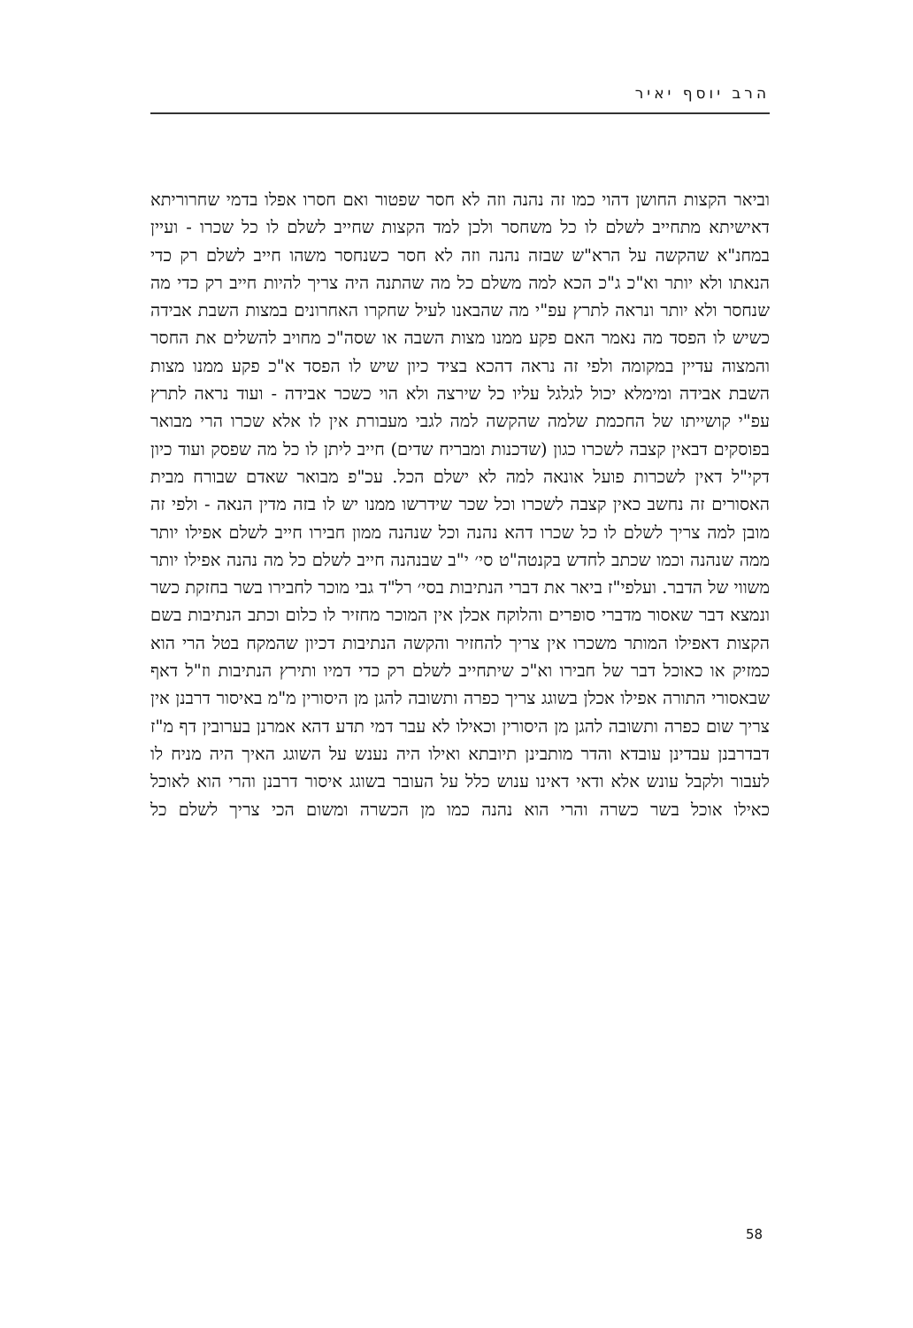הרב יוסף יאיר
וביאר הקצות החושן דהוי כמו זה נהנה וזה לא חסר שפטור ואם חסרו אפלו בדמי שחרוריתא דאישיתא מתחייב לשלם לו כל משחסר ולכן למד הקצות שחייב לשלם לו כל שכרו - ועיין במחנ"א שהקשה על הרא"ש שבזה נהנה וזה לא חסר כשנחסר משהו חייב לשלם רק כדי הנאתו ולא יותר וא"כ ג"כ הכא למה משלם כל מה שהתנה היה צריך להיות חייב רק כדי מה שנחסר ולא יותר ונראה לתרץ עפ"י מה שהבאנו לעיל שחקרו האחרונים במצות השבת אבידה כשיש לו הפסד מה נאמר האם פקע ממנו מצות השבה או שסה"כ מחויב להשלים את החסר והמצוה עדיין במקומה ולפי זה נראה דהכא בציד כיון שיש לו הפסד א"כ פקע ממנו מצות השבת אבידה ומימלא יכול לגלגל עליו כל שירצה ולא הוי כשכר אבידה - ועוד נראה לתרץ עפ"י קושייתו של החכמת שלמה שהקשה למה לגבי מעבורת אין לו אלא שכרו הרי מבואר בפוסקים דבאין קצבה לשכרו כגון (שדכנות ומבריח שדים) חייב ליתן לו כל מה שפסק ועוד כיון דקי"ל דאין לשכרות פועל אונאה למה לא ישלם הכל. עכ"פ מבואר שאדם שבורח מבית האסורים זה נחשב כאין קצבה לשכרו וכל שכר שידרשו ממנו יש לו בזה מדין הנאה - ולפי זה מובן למה צריך לשלם לו כל שכרו דהא נהנה וכל שנהנה ממון חבירו חייב לשלם אפילו יותר ממה שנהנה וכמו שכתב לחדש בקנטה"ט סי׳ י"ב שבנהנה חייב לשלם כל מה נהנה אפילו יותר משווי של הדבר. ועלפי"ז ביאר את דברי הנתיבות בסי׳ רל"ד גבי מוכר לחבירו בשר בחזקת כשר ונמצא דבר שאסור מדברי סופרים והלוקח אכלן אין המוכר מחזיר לו כלום וכתב הנתיבות בשם הקצות דאפילו המותר משכרו אין צריך להחזיר והקשה הנתיבות דכיון שהמקח בטל הרי הוא כמזיק או כאוכל דבר של חבירו וא"כ שיתחייב לשלם רק כדי דמיו ותירץ הנתיבות וז"ל דאף שבאסורי התורה אפילו אכלן בשוגג צריך כפרה ותשובה להגן מן היסורין מ"מ באיסור דרבנן אין צריך שום כפרה ותשובה להגן מן היסורין וכאילו לא עבר דמי תדע דהא אמרנן בערובין דף מ"ז דבדרבנן עבדינן עובדא והדר מותבינן תיובתא ואילו היה נענש על השוגג האיך היה מניח לו לעבור ולקבל עונש אלא ודאי דאינו ענוש כלל על העובר בשוגג איסור דרבנן והרי הוא לאוכל כאילו אוכל בשר כשרה והרי הוא נהנה כמו מן הכשרה ומשום הכי צריך לשלם כל
58